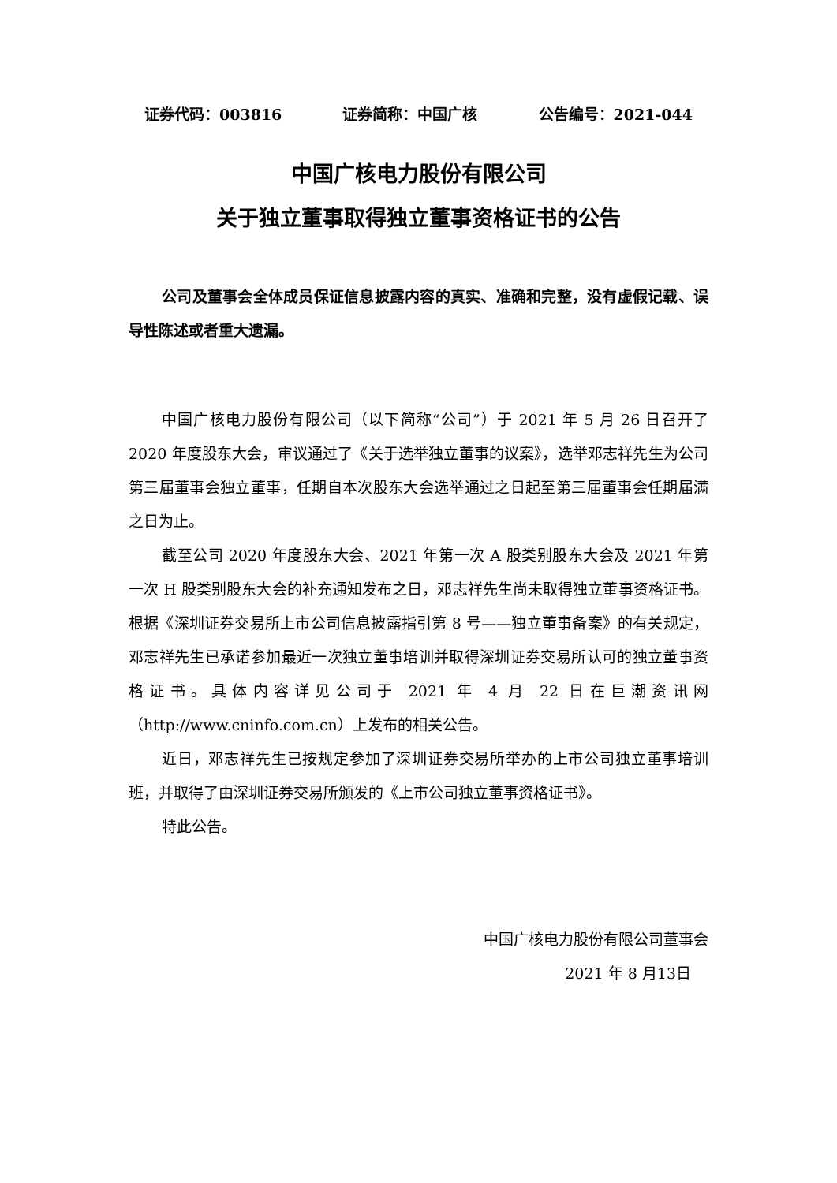证券代码：003816 证券简称：中国广核 公告编号：2021-044
中国广核电力股份有限公司
关于独立董事取得独立董事资格证书的公告
公司及董事会全体成员保证信息披露内容的真实、准确和完整，没有虚假记载、误导性陈述或者重大遗漏。
中国广核电力股份有限公司（以下简称“公司”）于 2021 年 5 月 26 日召开了 2020 年度股东大会，审议通过了《关于选举独立董事的议案》，选举邓志祥先生为公司第三届董事会独立董事，任期自本次股东大会选举通过之日起至第三届董事会任期届满之日为止。
截至公司 2020 年度股东大会、2021 年第一次 A 股类别股东大会及 2021 年第一次 H 股类别股东大会的补充通知发布之日，邓志祥先生尚未取得独立董事资格证书。根据《深圳证券交易所上市公司信息披露指引第 8 号——独立董事备案》的有关规定，邓志祥先生已承诺参加最近一次独立董事培训并取得深圳证券交易所认可的独立董事资格证书。具体内容详见公司于 2021 年 4 月 22 日在巨潮资讯网（http://www.cninfo.com.cn）上发布的相关公告。
近日，邓志祥先生已按规定参加了深圳证券交易所举办的上市公司独立董事培训班，并取得了由深圳证券交易所颁发的《上市公司独立董事资格证书》。
特此公告。
中国广核电力股份有限公司董事会
2021 年 8 月13日